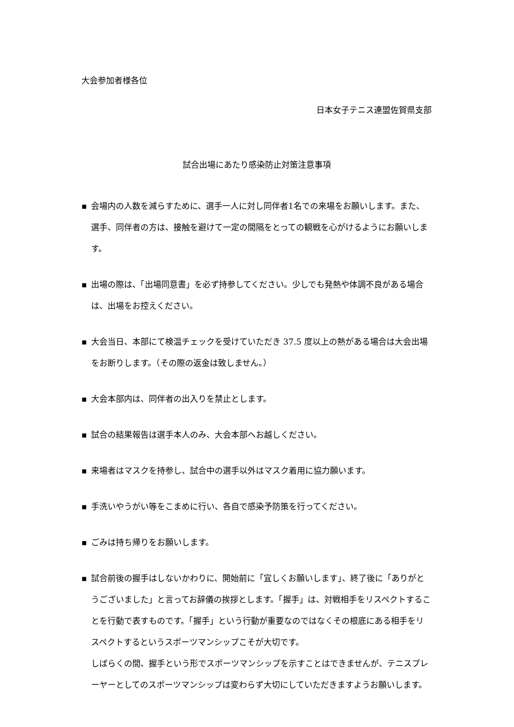大会参加者様各位
日本女子テニス連盟佐賀県支部
試合出場にあたり感染防止対策注意事項
▪ 会場内の人数を減らすために、選手一人に対し同伴者1名での来場をお願いします。また、選手、同伴者の方は、接触を避けて一定の間隔をとっての観戦を心がけるようにお願いします。
▪ 出場の際は、「出場同意書」を必ず持参してください。少しでも発熱や体調不良がある場合は、出場をお控えください。
▪ 大会当日、本部にて検温チェックを受けていただき 37.5 度以上の熱がある場合は大会出場をお断りします。（その際の返金は致しません。）
▪ 大会本部内は、同伴者の出入りを禁止とします。
▪ 試合の結果報告は選手本人のみ、大会本部へお越しください。
▪ 来場者はマスクを持参し、試合中の選手以外はマスク着用に協力願います。
▪ 手洗いやうがい等をこまめに行い、各自で感染予防策を行ってください。
▪ ごみは持ち帰りをお願いします。
▪ 試合前後の握手はしないかわりに、開始前に「宜しくお願いします」、終了後に「ありがとうございました」と言ってお辞儀の挨拶とします。「握手」は、対戦相手をリスペクトすることを行動で表すものです。「握手」という行動が重要なのではなくその根底にある相手をリスペクトするというスポーツマンシップこそが大切です。
しばらくの間、握手という形でスポーツマンシップを示すことはできませんが、テニスプレーヤーとしてのスポーツマンシップは変わらず大切にしていただきますようお願いします。